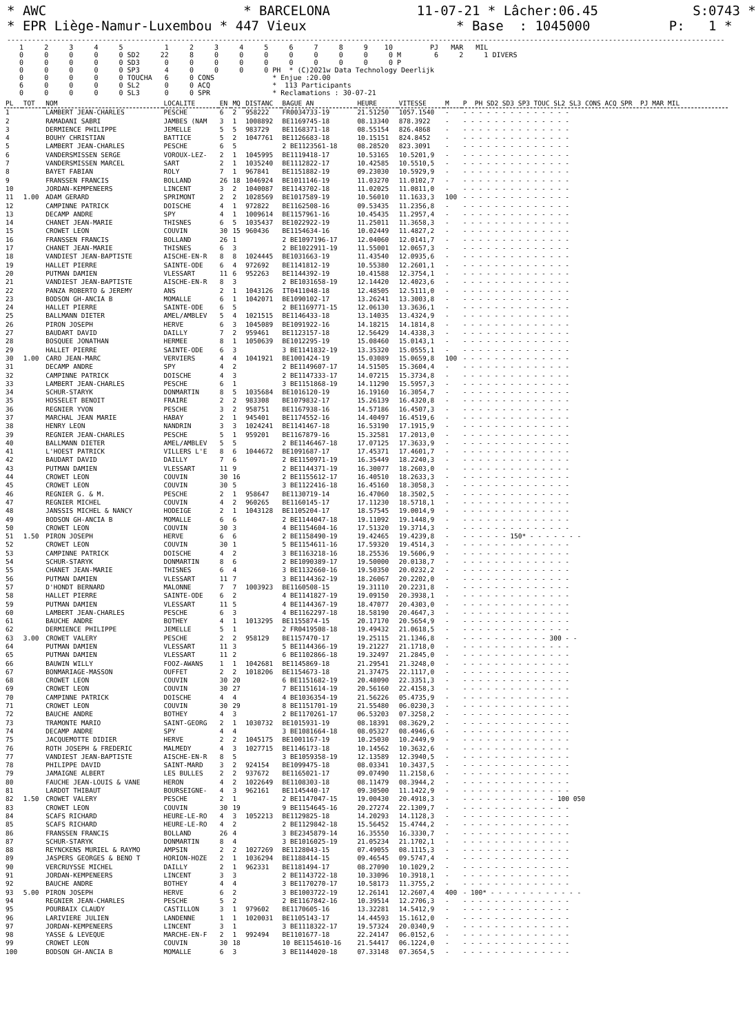* AWC * BARCELONA 11-07-21 * Lâcher:06.45 S:0743 * * EPR Liège-Namur-Luxembou * 447 Vieux * Base : 1045000 P: 1 *
-----------------------------------------------------------------------------------------------------------------------------------------------------------------------------
   1     2     3     4     5          1     2     3     4     5     6     7     8     9    10         PJ   MAR   MIL
   0     0     0     0     0 SD2     22     8     0     0     0     0     0     0     0     0 M        6     2     1 DIVERS
   0     0     0     0     0 SD3      0     0     0     0     0     0     0     0     0     0 P
   0     0     0     0     0 SP3      4     0     0     0     0 PH  * (C)2021w Data Technology Deerlijk
   0     0     0     0     0 TOUCHA   6     0 CONS              * Enjue :20.00
   6     0     0     0     0 SL2      0     0 ACQ               *  113 Participants
   0     0     0     0     0 SL3      0     0 SPR               * Reclamations : 30-07-21
| PL | TOT | NOM | LOCALITE | EN | MQ | DISTANC | BAGUE AN | HEURE | VITESSE | M | P PH SD2 SD3 SP3 TOUC SL2 SL3 CONS ACQ SPR PJ MAR MIL |
| --- | --- | --- | --- | --- | --- | --- | --- | --- | --- | --- | --- |
| 1 | | LAMBERT JEAN-CHARLES | PESCHE | 6 | 2 | 958222 | FR0034733-19 | 21.51250 | 1057.1540 | - | - - - - - - - - - - - - - - |
| 2 | | RAMADANI SABRI | JAMBES (NAM | 3 | 1 | 1008892 | BE1169745-18 | 08.13340 | 878.3922 | - | - - - - - - - - - - - - - - |
| 3 | | DERMIENCE PHILIPPE | JEMELLE | 5 | 5 | 983729 | BE1168371-18 | 08.55154 | 826.4868 | - | - - - - - - - - - - - - - - |
| 4 | | BOUHY CHRISTIAN | BATTICE | 5 | 2 | 1047761 | BE1126683-18 | 10.15151 | 824.8452 | - | - - - - - - - - - - - - - - |
| 5 | | LAMBERT JEAN-CHARLES | PESCHE | 6 | 5 | | 2 BE1123561-18 | 08.28520 | 823.3091 | - | - - - - - - - - - - - - - - |
| 6 | | VANDERSMISSEN SERGE | VOROUX-LEZ- | 2 | 1 | 1045995 | BE1119418-17 | 10.53165 | 10.5201,9 | - | - - - - - - - - - - - - - - |
| 7 | | VANDERSMISSEN MARCEL | SART | 2 | 1 | 1035240 | BE1112822-17 | 10.42585 | 10.5510,5 | - | - - - - - - - - - - - - - - |
| 8 | | BAYET FABIAN | ROLY | 7 | 1 | 967841 | BE1151882-19 | 09.23030 | 10.5929,9 | - | - - - - - - - - - - - - - - |
| 9 | | FRANSSEN FRANCIS | BOLLAND | 26 | 18 | 1046924 | BE1011146-19 | 11.03270 | 11.0102,7 | - | - - - - - - - - - - - - - - |
| 10 | | JORDAN-KEMPENEERS | LINCENT | 3 | 2 | 1040087 | BE1143702-18 | 11.02025 | 11.0811,0 | - | - - - - - - - - - - - - - - |
| 11 | 1.00 | ADAM GERARD | SPRIMONT | 2 | 2 | 1028569 | BE1017589-19 | 10.56010 | 11.1633,3 | 100 | - - - - - - - - - - - - - - |
| 12 | | CAMPINNE PATRICK | DOISCHE | 4 | 1 | 972822 | BE1162508-16 | 09.53435 | 11.2356,8 | - | - - - - - - - - - - - - - - |
| 13 | | DECAMP ANDRE | SPY | 4 | 1 | 1009614 | BE1157961-16 | 10.45435 | 11.2957,4 | - | - - - - - - - - - - - - - - |
| 14 | | CHANET JEAN-MARIE | THISNES | 6 | 5 | 1035437 | BE1022922-19 | 11.25011 | 11.3658,3 | - | - - - - - - - - - - - - - - |
| 15 | | CROWET LEON | COUVIN | 30 | 15 | 960436 | BE1154634-16 | 10.02449 | 11.4827,2 | - | - - - - - - - - - - - - - - |
| 16 | | FRANSSEN FRANCIS | BOLLAND | 26 | 1 | | 2 BE1097196-17 | 12.04060 | 12.0141,7 | - | - - - - - - - - - - - - - - |
| 17 | | CHANET JEAN-MARIE | THISNES | 6 | 3 | | 2 BE1022911-19 | 11.55001 | 12.0657,3 | - | - - - - - - - - - - - - - - |
| 18 | | VANDIEST JEAN-BAPTISTE | AISCHE-EN-R | 8 | 8 | 1024445 | BE1031663-19 | 11.43540 | 12.0935,6 | - | - - - - - - - - - - - - - - |
| 19 | | HALLET PIERRE | SAINTE-ODE | 6 | 4 | 972692 | BE1141812-19 | 10.55380 | 12.2601,1 | - | - - - - - - - - - - - - - - |
| 20 | | PUTMAN DAMIEN | VLESSART | 11 | 6 | 952263 | BE1144392-19 | 10.41588 | 12.3754,1 | - | - - - - - - - - - - - - - - |
| 21 | | VANDIEST JEAN-BAPTISTE | AISCHE-EN-R | 8 | 3 | | 2 BE1031658-19 | 12.14420 | 12.4023,6 | - | - - - - - - - - - - - - - - |
| 22 | | PANZA ROBERTO & JEREMY | ANS | 2 | 1 | 1043126 | IT0411048-18 | 12.48505 | 12.5111,0 | - | - - - - - - - - - - - - - - |
| 23 | | BODSON GH-ANCIA B | MOMALLE | 6 | 1 | 1042071 | BE1090102-17 | 13.26241 | 13.3003,8 | - | - - - - - - - - - - - - - - |
| 24 | | HALLET PIERRE | SAINTE-ODE | 6 | 5 | | 2 BE1169771-15 | 12.06130 | 13.3636,1 | - | - - - - - - - - - - - - - - |
| 25 | | BALLMANN DIETER | AMEL/AMBLEV | 5 | 4 | 1021515 | BE1146433-18 | 13.14035 | 13.4324,9 | - | - - - - - - - - - - - - - - |
| 26 | | PIRON JOSEPH | HERVE | 6 | 3 | 1045089 | BE1091922-16 | 14.18215 | 14.1814,8 | - | - - - - - - - - - - - - - - |
| 27 | | BAUDART DAVID | DAILLY | 7 | 2 | 959461 | BE1123157-18 | 12.56429 | 14.4338,3 | - | - - - - - - - - - - - - - - |
| 28 | | BOSQUEE JONATHAN | HERMEE | 8 | 1 | 1050639 | BE1012295-19 | 15.08460 | 15.0143,1 | - | - - - - - - - - - - - - - - |
| 29 | | HALLET PIERRE | SAINTE-ODE | 6 | 3 | | 3 BE1141832-19 | 13.35320 | 15.0555,1 | - | - - - - - - - - - - - - - - |
| 30 | 1.00 | CARO JEAN-MARC | VERVIERS | 4 | 4 | 1041921 | BE1001424-19 | 15.03089 | 15.0659,8 | 100 | - - - - - - - - - - - - - - |
| 31 | | DECAMP ANDRE | SPY | 4 | 2 | | 2 BE1149607-17 | 14.51505 | 15.3604,4 | - | - - - - - - - - - - - - - - |
| 32 | | CAMPINNE PATRICK | DOISCHE | 4 | 3 | | 2 BE1147333-17 | 14.07215 | 15.3734,8 | - | - - - - - - - - - - - - - - |
| 33 | | LAMBERT JEAN-CHARLES | PESCHE | 6 | 1 | | 3 BE1151868-19 | 14.11290 | 15.5957,3 | - | - - - - - - - - - - - - - - |
| 34 | | SCHUR-STARYK | DONMARTIN | 8 | 5 | 1035684 | BE1016120-19 | 16.19160 | 16.3054,7 | - | - - - - - - - - - - - - - - |
| 35 | | HOSSELET BENOIT | FRAIRE | 2 | 2 | 983308 | BE1079832-17 | 15.26139 | 16.4320,8 | - | - - - - - - - - - - - - - - |
| 36 | | REGNIER YVON | PESCHE | 3 | 2 | 958751 | BE1167938-16 | 14.57186 | 16.4507,3 | - | - - - - - - - - - - - - - - |
| 37 | | MARCHAL JEAN MARIE | HABAY | 2 | 1 | 945401 | BE1174552-16 | 14.40497 | 16.4519,6 | - | - - - - - - - - - - - - - - |
| 38 | | HENRY LEON | NANDRIN | 3 | 3 | 1024241 | BE1141467-18 | 16.53190 | 17.1915,9 | - | - - - - - - - - - - - - - - |
| 39 | | REGNIER JEAN-CHARLES | PESCHE | 5 | 1 | 959201 | BE1167879-16 | 15.32581 | 17.2013,0 | - | - - - - - - - - - - - - - - |
| 40 | | BALLMANN DIETER | AMEL/AMBLEV | 5 | 5 | | 2 BE1146467-18 | 17.07125 | 17.3633,9 | - | - - - - - - - - - - - - - - |
| 41 | | L'HOEST PATRICK | VILLERS L'E | 8 | 6 | 1044672 | BE1091687-17 | 17.45371 | 17.4601,7 | - | - - - - - - - - - - - - - - |
| 42 | | BAUDART DAVID | DAILLY | 7 | 6 | | 2 BE1150971-19 | 16.35449 | 18.2240,3 | - | - - - - - - - - - - - - - - |
| 43 | | PUTMAN DAMIEN | VLESSART | 11 | 9 | | 2 BE1144371-19 | 16.30077 | 18.2603,0 | - | - - - - - - - - - - - - - - |
| 44 | | CROWET LEON | COUVIN | 30 | 16 | | 2 BE1155612-17 | 16.40510 | 18.2633,3 | - | - - - - - - - - - - - - - - |
| 45 | | CROWET LEON | COUVIN | 30 | 5 | | 3 BE1122416-18 | 16.45160 | 18.3058,3 | - | - - - - - - - - - - - - - - |
| 46 | | REGNIER G. & M. | PESCHE | 2 | 1 | 958647 | BE1130719-14 | 16.47060 | 18.3502,5 | - | - - - - - - - - - - - - - - |
| 47 | | REGNIER MICHEL | COUVIN | 4 | 2 | 960265 | BE1160145-17 | 17.11230 | 18.5718,1 | - | - - - - - - - - - - - - - - |
| 48 | | JANSSIS MICHEL & NANCY | HODEIGE | 2 | 1 | 1043128 | BE1105204-17 | 18.57545 | 19.0014,9 | - | - - - - - - - - - - - - - - |
| 49 | | BODSON GH-ANCIA B | MOMALLE | 6 | 6 | | 2 BE1144047-18 | 19.11092 | 19.1448,9 | - | - - - - - - - - - - - - - - |
| 50 | | CROWET LEON | COUVIN | 30 | 3 | | 4 BE1154604-16 | 17.51320 | 19.3714,3 | - | - - - - - - - - - - - - - - |
| 51 | 1.50 | PIRON JOSEPH | HERVE | 6 | 6 | | 2 BE1158490-19 | 19.42465 | 19.4239,8 | - | - - - - - - 150* - - - - - - - |
| 52 | | CROWET LEON | COUVIN | 30 | 1 | | 5 BE1154611-16 | 17.59320 | 19.4514,3 | - | - - - - - - - - - - - - - - |
| 53 | | CAMPINNE PATRICK | DOISCHE | 4 | 2 | | 3 BE1163218-16 | 18.25536 | 19.5606,9 | - | - - - - - - - - - - - - - - |
| 54 | | SCHUR-STARYK | DONMARTIN | 8 | 6 | | 2 BE1090389-17 | 19.50000 | 20.0138,7 | - | - - - - - - - - - - - - - - |
| 55 | | CHANET JEAN-MARIE | THISNES | 6 | 4 | | 3 BE1132660-16 | 19.50350 | 20.0232,2 | - | - - - - - - - - - - - - - - |
| 56 | | PUTMAN DAMIEN | VLESSART | 11 | 7 | | 3 BE1144362-19 | 18.26067 | 20.2202,0 | - | - - - - - - - - - - - - - - |
| 57 | | D'HONDT BERNARD | MALONNE | 7 | 7 | 1003923 | BE1160508-15 | 19.31110 | 20.2231,8 | - | - - - - - - - - - - - - - - |
| 58 | | HALLET PIERRE | SAINTE-ODE | 6 | 2 | | 4 BE1141827-19 | 19.09150 | 20.3938,1 | - | - - - - - - - - - - - - - - |
| 59 | | PUTMAN DAMIEN | VLESSART | 11 | 5 | | 4 BE1144367-19 | 18.47077 | 20.4303,0 | - | - - - - - - - - - - - - - - |
| 60 | | LAMBERT JEAN-CHARLES | PESCHE | 6 | 3 | | 4 BE1162297-18 | 18.58190 | 20.4647,3 | - | - - - - - - - - - - - - - - |
| 61 | | BAUCHE ANDRE | BOTHEY | 4 | 1 | 1013295 | BE1155874-15 | 20.17170 | 20.5654,9 | - | - - - - - - - - - - - - - - |
| 62 | | DERMIENCE PHILIPPE | JEMELLE | 5 | 1 | | 2 FR0419508-18 | 19.49432 | 21.0618,5 | - | - - - - - - - - - - - - - - |
| 63 | 3.00 | CROWET VALERY | PESCHE | 2 | 2 | 958129 | BE1157470-17 | 19.25115 | 21.1346,8 | - | - - - - - - - - - - - 300 - - |
| 64 | | PUTMAN DAMIEN | VLESSART | 11 | 3 | | 5 BE1144366-19 | 19.21227 | 21.1718,0 | - | - - - - - - - - - - - - - - |
| 65 | | PUTMAN DAMIEN | VLESSART | 11 | 2 | | 6 BE1102866-18 | 19.32497 | 21.2845,0 | - | - - - - - - - - - - - - - - |
| 66 | | BAUWIN WILLY | FOOZ-AWANS | 1 | 1 | 1042681 | BE1145869-18 | 21.29541 | 21.3248,0 | - | - - - - - - - - - - - - - - |
| 67 | | BONMARIAGE-MASSON | OUFFET | 2 | 2 | 1018206 | BE1154673-18 | 21.37475 | 22.1117,0 | - | - - - - - - - - - - - - - - |
| 68 | | CROWET LEON | COUVIN | 30 | 20 | | 6 BE1151682-19 | 20.48090 | 22.3351,3 | - | - - - - - - - - - - - - - - |
| 69 | | CROWET LEON | COUVIN | 30 | 27 | | 7 BE1151614-19 | 20.56160 | 22.4158,3 | - | - - - - - - - - - - - - - - |
| 70 | | CAMPINNE PATRICK | DOISCHE | 4 | 4 | | 4 BE1036354-19 | 21.56226 | 05.4735,9 | - | - - - - - - - - - - - - - - |
| 71 | | CROWET LEON | COUVIN | 30 | 29 | | 8 BE1151701-19 | 21.55480 | 06.0230,3 | - | - - - - - - - - - - - - - - |
| 72 | | BAUCHE ANDRE | BOTHEY | 4 | 3 | | 2 BE1170261-17 | 06.53203 | 07.3258,2 | - | - - - - - - - - - - - - - - |
| 73 | | TRAMONTE MARIO | SAINT-GEORG | 2 | 1 | 1030732 | BE1015931-19 | 08.18391 | 08.3629,2 | - | - - - - - - - - - - - - - - |
| 74 | | DECAMP ANDRE | SPY | 4 | 4 | | 3 BE1081664-18 | 08.05327 | 08.4946,6 | - | - - - - - - - - - - - - - - |
| 75 | | JACQUEMOTTE DIDIER | HERVE | 2 | 2 | 1045175 | BE1001167-19 | 10.25030 | 10.2449,9 | - | - - - - - - - - - - - - - - |
| 76 | | ROTH JOSEPH & FREDERIC | MALMEDY | 4 | 3 | 1027715 | BE1146173-18 | 10.14562 | 10.3632,6 | - | - - - - - - - - - - - - - - |
| 77 | | VANDIEST JEAN-BAPTISTE | AISCHE-EN-R | 8 | 5 | | 3 BE1059358-19 | 12.13589 | 12.3940,5 | - | - - - - - - - - - - - - - - |
| 78 | | PHILIPPE DAVID | SAINT-MARD | 3 | 2 | 924154 | BE1099475-18 | 08.03341 | 10.3437,5 | - | - - - - - - - - - - - - - - |
| 79 | | JAMAIGNE ALBERT | LES BULLES | 2 | 2 | 937672 | BE1165021-17 | 09.07490 | 11.2158,6 | - | - - - - - - - - - - - - - - |
| 80 | | FAUCHE JEAN-LOUIS & VANE | HERON | 4 | 2 | 1022649 | BE1108303-18 | 08.11479 | 08.3944,2 | - | - - - - - - - - - - - - - - |
| 81 | | LARDOT THIBAUT | BOURSEIGNE- | 4 | 3 | 962161 | BE1145440-17 | 09.30500 | 11.1422,9 | - | - - - - - - - - - - - - - - |
| 82 | 1.50 | CROWET VALERY | PESCHE | 2 | 1 | | 2 BE1147047-15 | 19.00430 | 20.4918,3 | - | - - - - - - - - - - - - 100 050 |
| 83 | | CROWET LEON | COUVIN | 30 | 19 | | 9 BE1154645-16 | 20.27274 | 22.1309,7 | - | - - - - - - - - - - - - - - |
| 84 | | SCAFS RICHARD | HEURE-LE-RO | 4 | 3 | 1052213 | BE1129825-18 | 14.20293 | 14.1128,3 | - | - - - - - - - - - - - - - - |
| 85 | | SCAFS RICHARD | HEURE-LE-RO | 4 | 2 | | 2 BE1129842-18 | 15.56452 | 15.4744,2 | - | - - - - - - - - - - - - - - |
| 86 | | FRANSSEN FRANCIS | BOLLAND | 26 | 4 | | 3 BE2345879-14 | 16.35550 | 16.3330,7 | - | - - - - - - - - - - - - - - |
| 87 | | SCHUR-STARYK | DONMARTIN | 8 | 4 | | 3 BE1016025-19 | 21.05234 | 21.1702,1 | - | - - - - - - - - - - - - - - |
| 88 | | REYNCKENS MURIEL & RAYMO | AMPSIN | 2 | 2 | 1027269 | BE1128043-15 | 07.49055 | 08.1115,3 | - | - - - - - - - - - - - - - - |
| 89 | | JASPERS GEORGES & BENO T | HORION-HOZE | 2 | 1 | 1036294 | BE1188414-15 | 09.46545 | 09.5747,4 | - | - - - - - - - - - - - - - - |
| 90 | | VERCRUYSSE MICHEL | DAILLY | 2 | 1 | 962331 | BE1181494-17 | 08.27090 | 10.1029,2 | - | - - - - - - - - - - - - - - |
| 91 | | JORDAN-KEMPENEERS | LINCENT | 3 | 3 | | 2 BE1143722-18 | 10.33096 | 10.3918,1 | - | - - - - - - - - - - - - - - |
| 92 | | BAUCHE ANDRE | BOTHEY | 4 | 4 | | 3 BE1170270-17 | 10.58173 | 11.3755,2 | - | - - - - - - - - - - - - - - |
| 93 | 5.00 | PIRON JOSEPH | HERVE | 6 | 2 | | 3 BE1003722-19 | 12.26141 | 12.2607,4 | 400 | - 100* - - - - - - - - - - - - |
| 94 | | REGNIER JEAN-CHARLES | PESCHE | 5 | 2 | | 2 BE1167842-16 | 10.39514 | 12.2706,3 | - | - - - - - - - - - - - - - - |
| 95 | | POURBAIX CLAUDY | CASTILLON | 3 | 1 | 979602 | BE1170605-16 | 13.32281 | 14.5412,9 | - | - - - - - - - - - - - - - - |
| 96 | | LARIVIERE JULIEN | LANDENNE | 1 | 1 | 1020031 | BE1105143-17 | 14.44593 | 15.1612,0 | - | - - - - - - - - - - - - - - |
| 97 | | JORDAN-KEMPENEERS | LINCENT | 3 | 1 | | 3 BE1118322-17 | 19.57324 | 20.0340,9 | - | - - - - - - - - - - - - - - |
| 98 | | YASSE & LEVEQUE | MARCHE-EN-F | 2 | 1 | 992494 | BE1101677-18 | 22.24147 | 06.0152,6 | - | - - - - - - - - - - - - - - |
| 99 | | CROWET LEON | COUVIN | 30 | 18 | | 10 BE1154610-16 | 21.54417 | 06.1224,0 | - | - - - - - - - - - - - - - - |
| 100 | | BODSON GH-ANCIA B | MOMALLE | 6 | 3 | | 3 BE1144020-18 | 07.33148 | 07.3654,5 | - | - - - - - - - - - - - - - - |